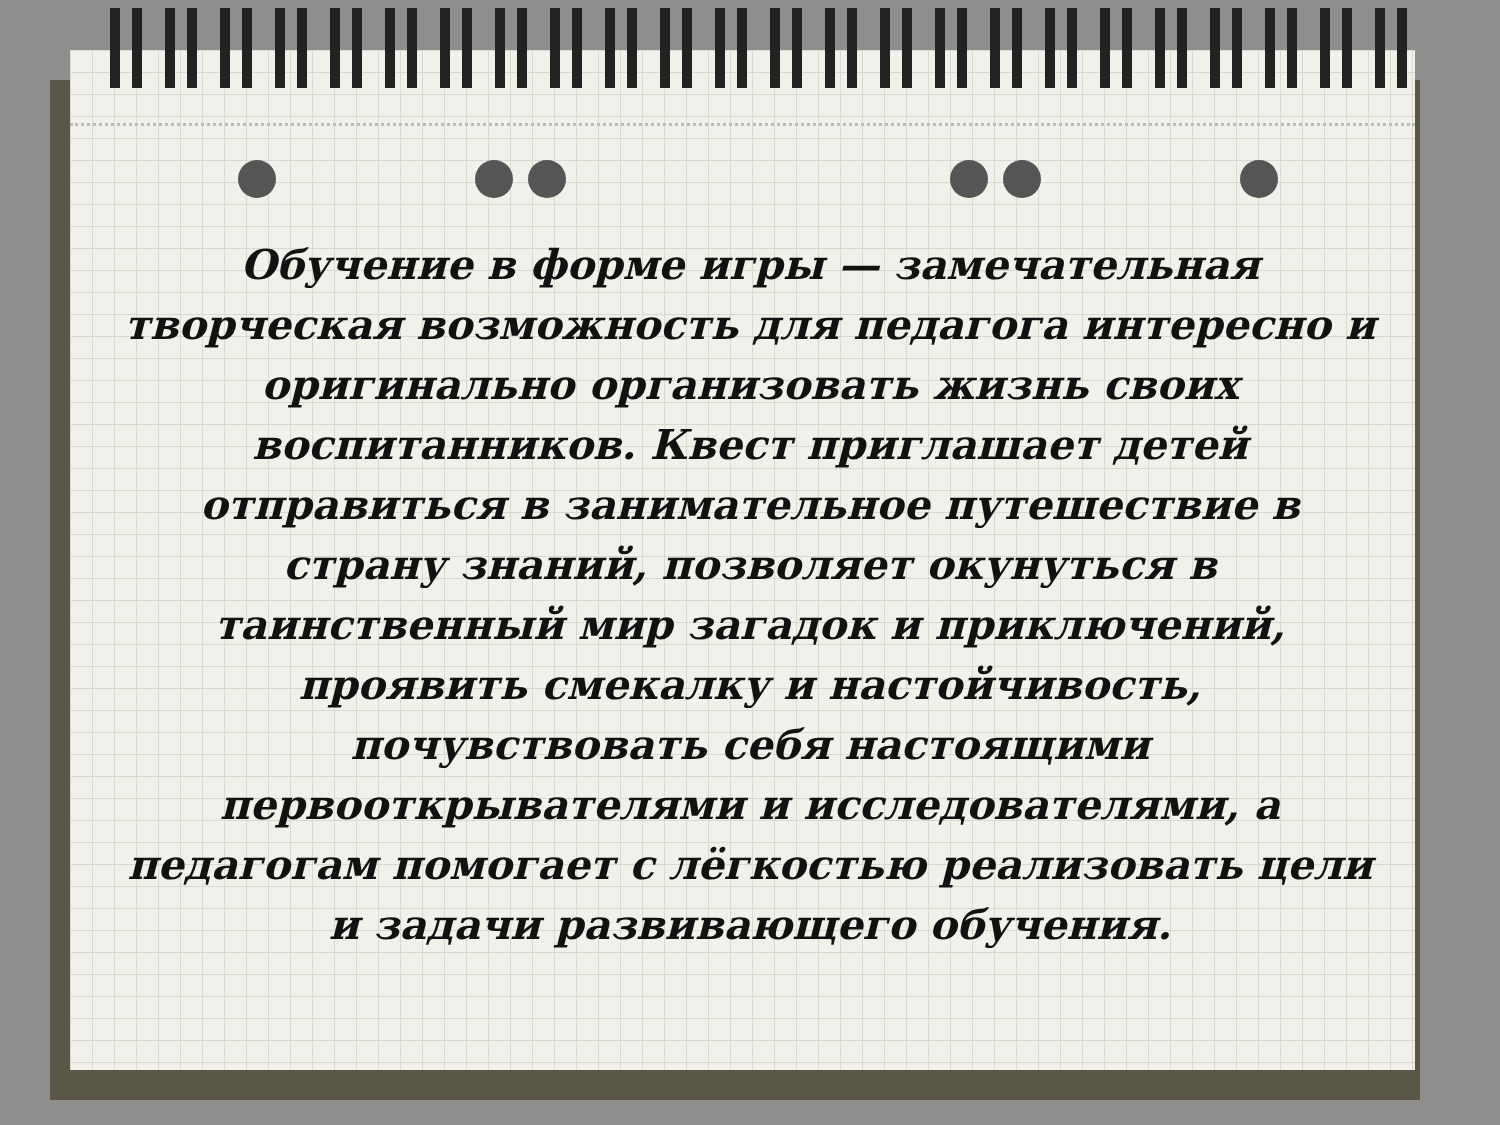Обучение в форме игры — замечательная творческая возможность для педагога интересно и оригинально организовать жизнь своих воспитанников. Квест приглашает детей отправиться в занимательное путешествие в страну знаний, позволяет окунуться в таинственный мир загадок и приключений, проявить смекалку и настойчивость, почувствовать себя настоящими первооткрывателями и исследователями, а педагогам помогает с лёгкостью реализовать цели и задачи развивающего обучения.